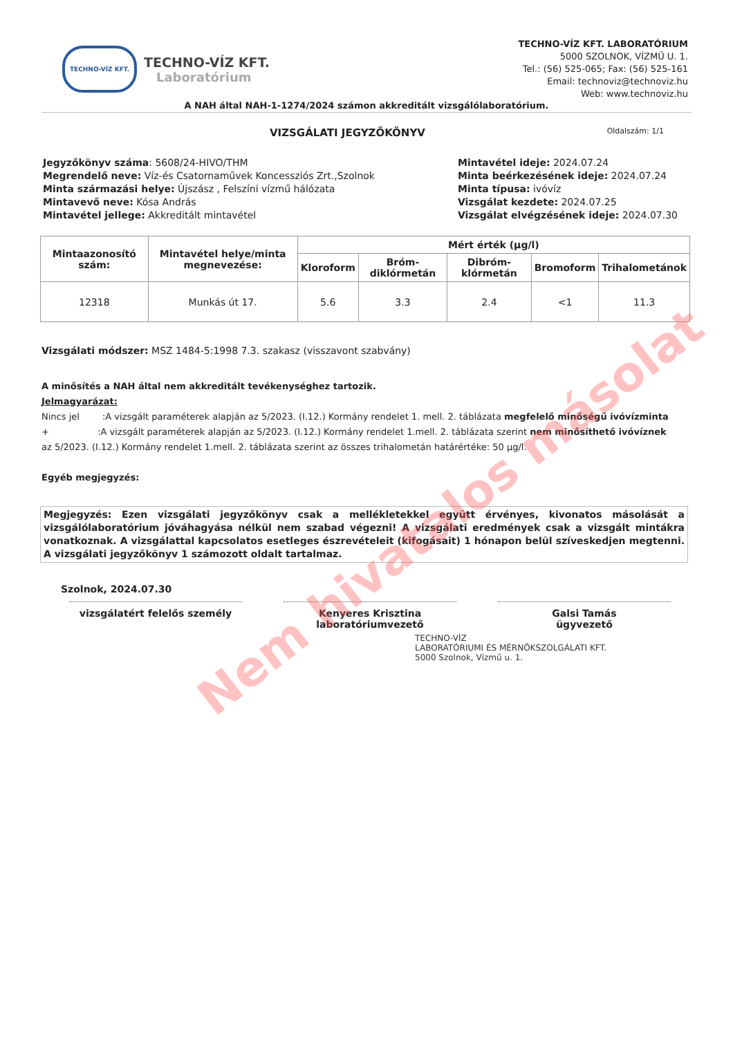TECHNO-VÍZ KFT.
TECHNO-VÍZ KFT.
Laboratórium
TECHNO-VÍZ KFT. LABORATÓRIUM
5000 SZOLNOK, VÍZMŰ U. 1.
Tel.: (56) 525-065; Fax: (56) 525-161
Email: technoviz@technoviz.hu
Web: www.technoviz.hu
A NAH által NAH-1-1274/2024 számon akkreditált vizsgálólaboratórium.
VIZSGÁLATI JEGYZŐKÖNYV Oldalszám: 1/1
Jegyzőkönyv száma: 5608/24-HIVO/THM
Megrendelő neve: Víz-és Csatornaművek Koncessziós Zrt.,Szolnok
Minta származási helye: Újszász , Felszíni vízmű hálózata
Mintavevő neve: Kósa András
Mintavétel jellege: Akkreditált mintavétel
Mintavétel ideje: 2024.07.24
Minta beérkezésének ideje: 2024.07.24
Minta típusa: ivóvíz
Vizsgálat kezdete: 2024.07.25
Vizsgálat elvégzésének ideje: 2024.07.30
| Mintaazonosító szám: | Mintavétel helye/minta megnevezése: | Mért érték (µg/l) | | | | |
| --- | --- | --- | --- | --- | --- | --- |
| | | Kloroform | Bróm-diklórmetán | Dibróm-klórmetán | Bromoform | Trihalometánok |
| 12318 | Munkás út 17. | 5.6 | 3.3 | 2.4 | <1 | 11.3 |
Vizsgálati módszer: MSZ 1484-5:1998 7.3. szakasz (visszavont szabvány)
A minősítés a NAH által nem akkreditált tevékenységhez tartozik.
Jelmagyarázat:
Nincs jel :A vizsgált paraméterek alapján az 5/2023. (I.12.) Kormány rendelet 1. mell. 2. táblázata megfelelő minőségű ivóvízminta
+ :A vizsgált paraméterek alapján az 5/2023. (I.12.) Kormány rendelet 1.mell. 2. táblázata szerint nem minősíthető ivóvíznek
az 5/2023. (I.12.) Kormány rendelet 1.mell. 2. táblázata szerint az összes trihalometán határértéke: 50 µg/l.
Egyéb megjegyzés:
Megjegyzés: Ezen vizsgálati jegyzőkönyv csak a mellékletekkel együtt érvényes, kivonatos másolását a vizsgálólaboratórium jóváhagyása nélkül nem szabad végezni! A vizsgálati eredmények csak a vizsgált mintákra vonatkoznak. A vizsgálattal kapcsolatos esetleges észrevételeit (kifogásait) 1 hónapon belül szíveskedjen megtenni. A vizsgálati jegyzőkönyv 1 számozott oldalt tartalmaz.
Szolnok, 2024.07.30
vizsgálatért felelős személy Kenyeres Krisztina
laboratóriumvezető
Galsi Tamás
ügyvezető
TECHNO-VÍZ
LABORATÓRIUMI ÉS MÉRNÖKSZOLGÁLATI KFT.
5000 Szolnok, Vízmű u. 1.
Nem hivatalos másolat